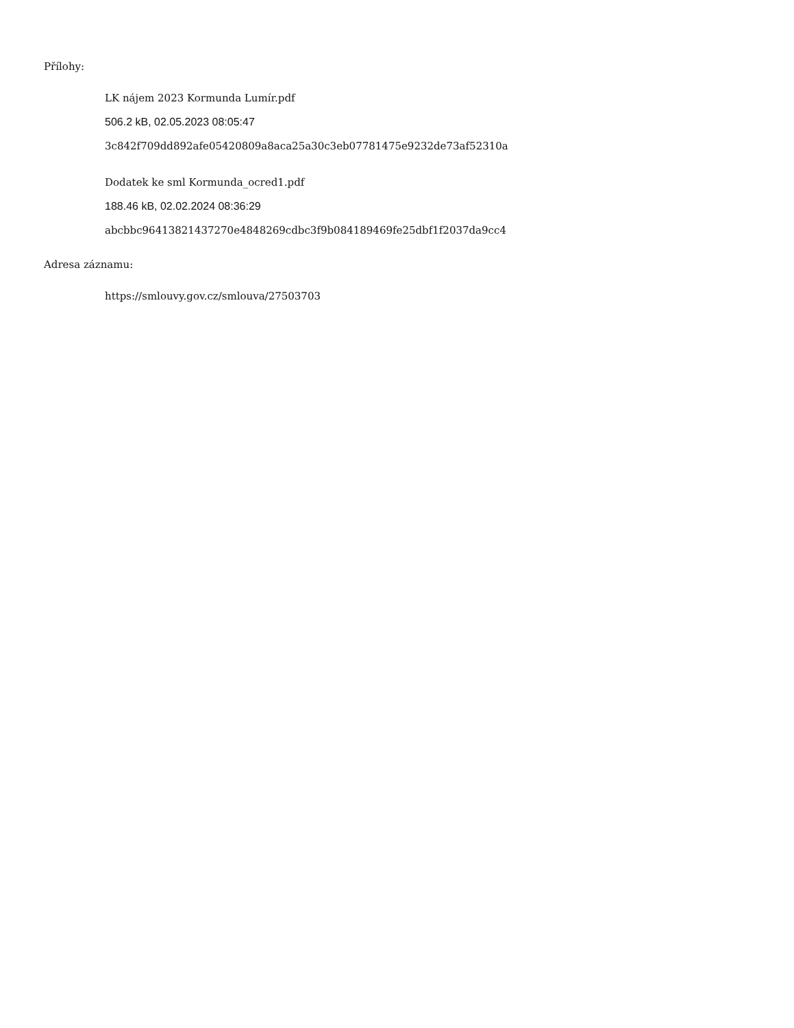Přílohy:
LK nájem 2023 Kormunda Lumír.pdf
506.2 kB, 02.05.2023 08:05:47
3c842f709dd892afe05420809a8aca25a30c3eb07781475e9232de73af52310a
Dodatek ke sml Kormunda_ocred1.pdf
188.46 kB, 02.02.2024 08:36:29
abcbbc96413821437270e4848269cdbc3f9b084189469fe25dbf1f2037da9cc4
Adresa záznamu:
https://smlouvy.gov.cz/smlouva/27503703